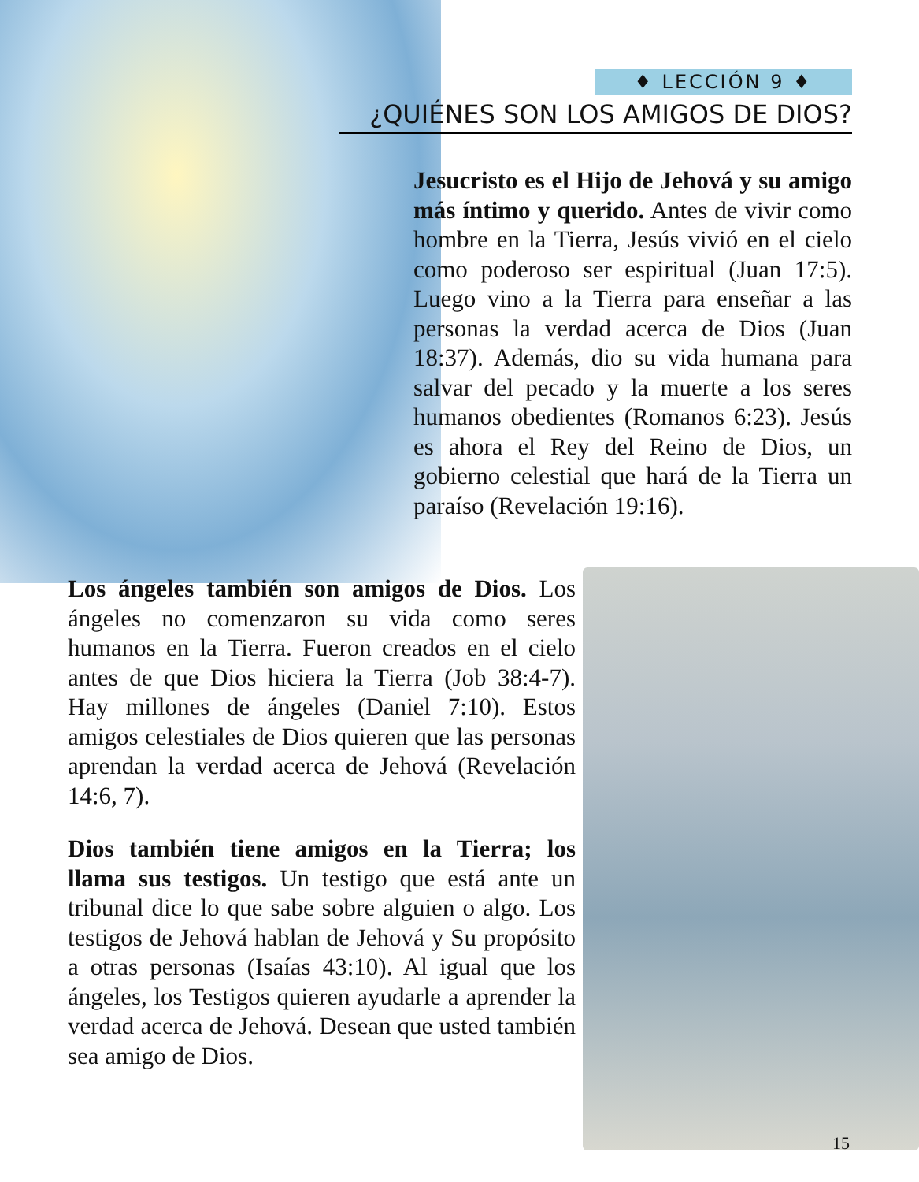♦ LECCIÓN 9 ♦
¿QUIÉNES SON LOS AMIGOS DE DIOS?
Jesucristo es el Hijo de Jehová y su amigo más íntimo y querido. Antes de vivir como hombre en la Tierra, Jesús vivió en el cielo como poderoso ser espiritual (Juan 17:5). Luego vino a la Tierra para enseñar a las personas la verdad acerca de Dios (Juan 18:37). Además, dio su vida humana para salvar del pecado y la muerte a los seres humanos obedientes (Romanos 6:23). Jesús es ahora el Rey del Reino de Dios, un gobierno celestial que hará de la Tierra un paraíso (Revelación 19:16).
Los ángeles también son amigos de Dios. Los ángeles no comenzaron su vida como seres humanos en la Tierra. Fueron creados en el cielo antes de que Dios hiciera la Tierra (Job 38:4-7). Hay millones de ángeles (Daniel 7:10). Estos amigos celestiales de Dios quieren que las personas aprendan la verdad acerca de Jehová (Revelación 14:6, 7).
Dios también tiene amigos en la Tierra; los llama sus testigos. Un testigo que está ante un tribunal dice lo que sabe sobre alguien o algo. Los testigos de Jehová hablan de Jehová y Su propósito a otras personas (Isaías 43:10). Al igual que los ángeles, los Testigos quieren ayudarle a aprender la verdad acerca de Jehová. Desean que usted también sea amigo de Dios.
15